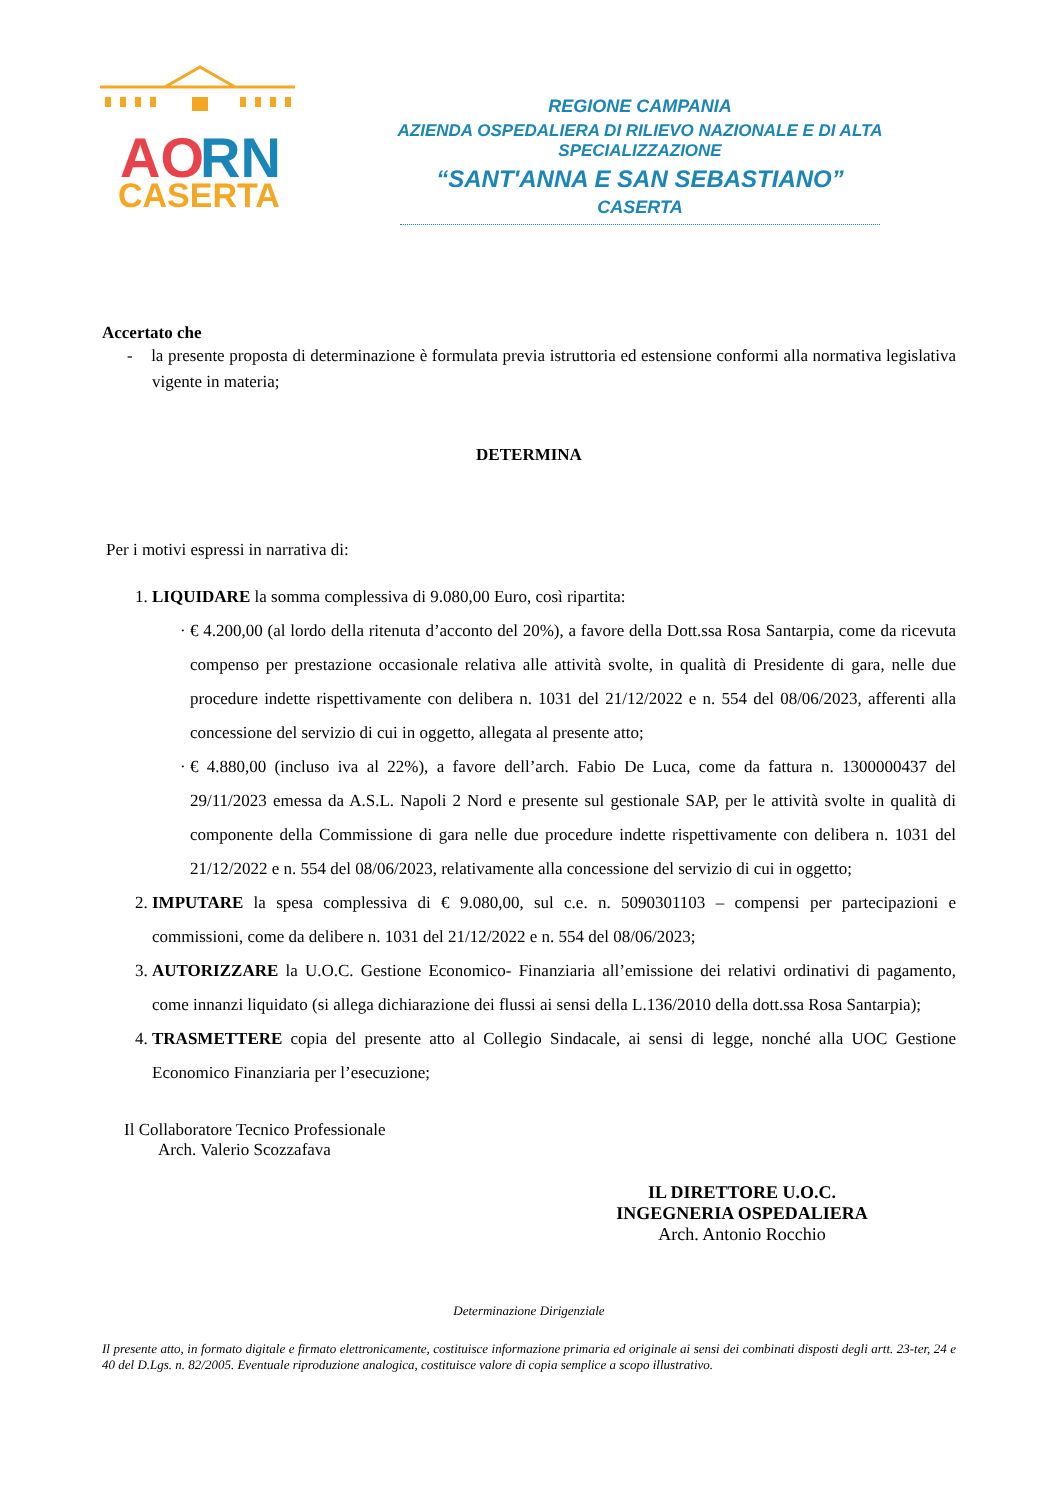AO
RN
CASERTA
REGIONE CAMPANIA
AZIENDA OSPEDALIERA DI RILIEVO NAZIONALE E DI ALTA SPECIALIZZAZIONE
“SANT'ANNA E SAN SEBASTIANO”
CASERTA
Accertato che
- la presente proposta di determinazione è formulata previa istruttoria ed estensione conformi alla normativa legislativa vigente in materia;
DETERMINA
Per i motivi espressi in narrativa di:
1. LIQUIDARE la somma complessiva di 9.080,00 Euro, così ripartita:
€ 4.200,00 (al lordo della ritenuta d’acconto del 20%), a favore della Dott.ssa Rosa Santarpia, come da ricevuta compenso per prestazione occasionale relativa alle attività svolte, in qualità di Presidente di gara, nelle due procedure indette rispettivamente con delibera n. 1031 del 21/12/2022 e n. 554 del 08/06/2023, afferenti alla concessione del servizio di cui in oggetto, allegata al presente atto;
€ 4.880,00 (incluso iva al 22%), a favore dell’arch. Fabio De Luca, come da fattura n. 1300000437 del 29/11/2023 emessa da A.S.L. Napoli 2 Nord e presente sul gestionale SAP, per le attività svolte in qualità di componente della Commissione di gara nelle due procedure indette rispettivamente con delibera n. 1031 del 21/12/2022 e n. 554 del 08/06/2023, relativamente alla concessione del servizio di cui in oggetto;
2. IMPUTARE la spesa complessiva di € 9.080,00, sul c.e. n. 5090301103 – compensi per partecipazioni e commissioni, come da delibere n. 1031 del 21/12/2022 e n. 554 del 08/06/2023;
3. AUTORIZZARE la U.O.C. Gestione Economico- Finanziaria all’emissione dei relativi ordinativi di pagamento, come innanzi liquidato (si allega dichiarazione dei flussi ai sensi della L.136/2010 della dott.ssa Rosa Santarpia);
4. TRASMETTERE copia del presente atto al Collegio Sindacale, ai sensi di legge, nonché alla UOC Gestione Economico Finanziaria per l’esecuzione;
Il Collaboratore Tecnico Professionale
Arch. Valerio Scozzafava
IL DIRETTORE U.O.C.
INGEGNERIA OSPEDALIERA
Arch. Antonio Rocchio
Determinazione Dirigenziale
Il presente atto, in formato digitale e firmato elettronicamente, costituisce informazione primaria ed originale ai sensi dei combinati disposti degli artt. 23-ter, 24 e 40 del D.Lgs. n. 82/2005. Eventuale riproduzione analogica, costituisce valore di copia semplice a scopo illustrativo.